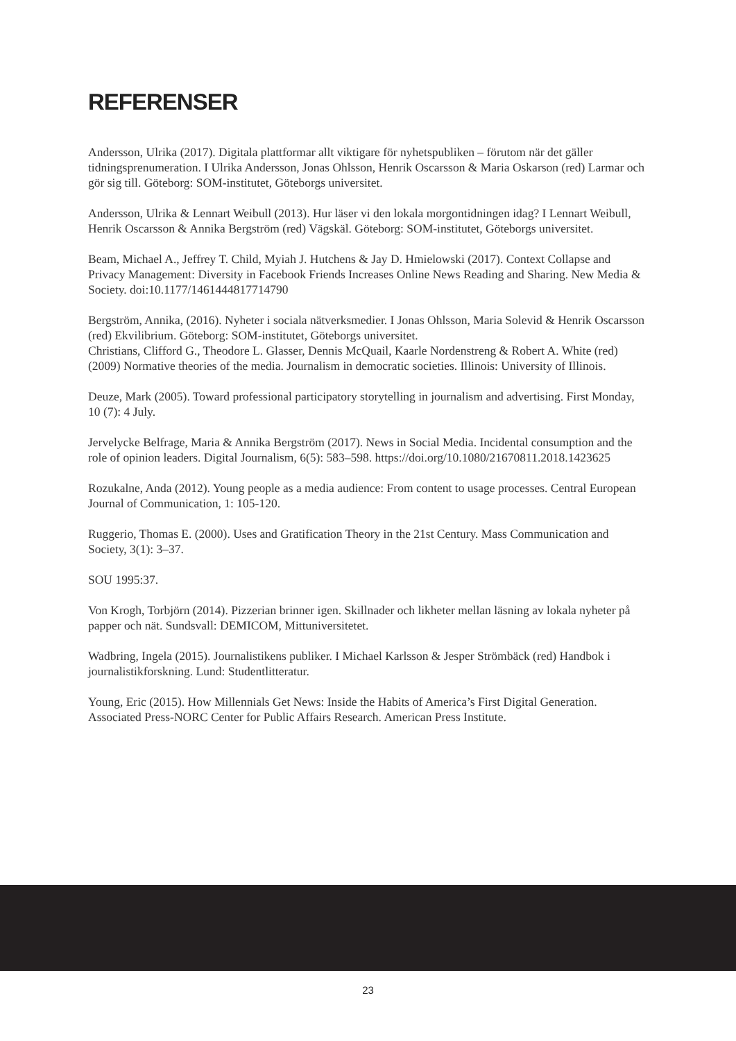REFERENSER
Andersson, Ulrika (2017). Digitala plattformar allt viktigare för nyhetspubliken – förutom när det gäller tidningsprenumeration. I Ulrika Andersson, Jonas Ohlsson, Henrik Oscarsson & Maria Oskarson (red) Larmar och gör sig till. Göteborg: SOM-institutet, Göteborgs universitet.
Andersson, Ulrika & Lennart Weibull (2013). Hur läser vi den lokala morgontidningen idag? I Lennart Weibull, Henrik Oscarsson & Annika Bergström (red) Vägskäl. Göteborg: SOM-institutet, Göteborgs universitet.
Beam, Michael A., Jeffrey T. Child, Myiah J. Hutchens & Jay D. Hmielowski (2017). Context Collapse and Privacy Management: Diversity in Facebook Friends Increases Online News Reading and Sharing. New Media & Society. doi:10.1177/1461444817714790
Bergström, Annika, (2016). Nyheter i sociala nätverksmedier. I Jonas Ohlsson, Maria Solevid & Henrik Oscarsson (red) Ekvilibrium. Göteborg: SOM-institutet, Göteborgs universitet.
Christians, Clifford G., Theodore L. Glasser, Dennis McQuail, Kaarle Nordenstreng & Robert A. White (red) (2009) Normative theories of the media. Journalism in democratic societies. Illinois: University of Illinois.
Deuze, Mark (2005). Toward professional participatory storytelling in journalism and advertising. First Monday, 10 (7): 4 July.
Jervelycke Belfrage, Maria & Annika Bergström (2017). News in Social Media. Incidental consumption and the role of opinion leaders. Digital Journalism, 6(5): 583–598. https://doi.org/10.1080/21670811.2018.1423625
Rozukalne, Anda (2012). Young people as a media audience: From content to usage processes. Central European Journal of Communication, 1: 105-120.
Ruggerio, Thomas E. (2000). Uses and Gratification Theory in the 21st Century. Mass Communication and Society, 3(1): 3–37.
SOU 1995:37.
Von Krogh, Torbjörn (2014). Pizzerian brinner igen. Skillnader och likheter mellan läsning av lokala nyheter på papper och nät. Sundsvall: DEMICOM, Mittuniversitetet.
Wadbring, Ingela (2015). Journalistikens publiker. I Michael Karlsson & Jesper Strömbäck (red) Handbok i journalistikforskning. Lund: Studentlitteratur.
Young, Eric (2015). How Millennials Get News: Inside the Habits of America’s First Digital Generation. Associated Press-NORC Center for Public Affairs Research. American Press Institute.
23